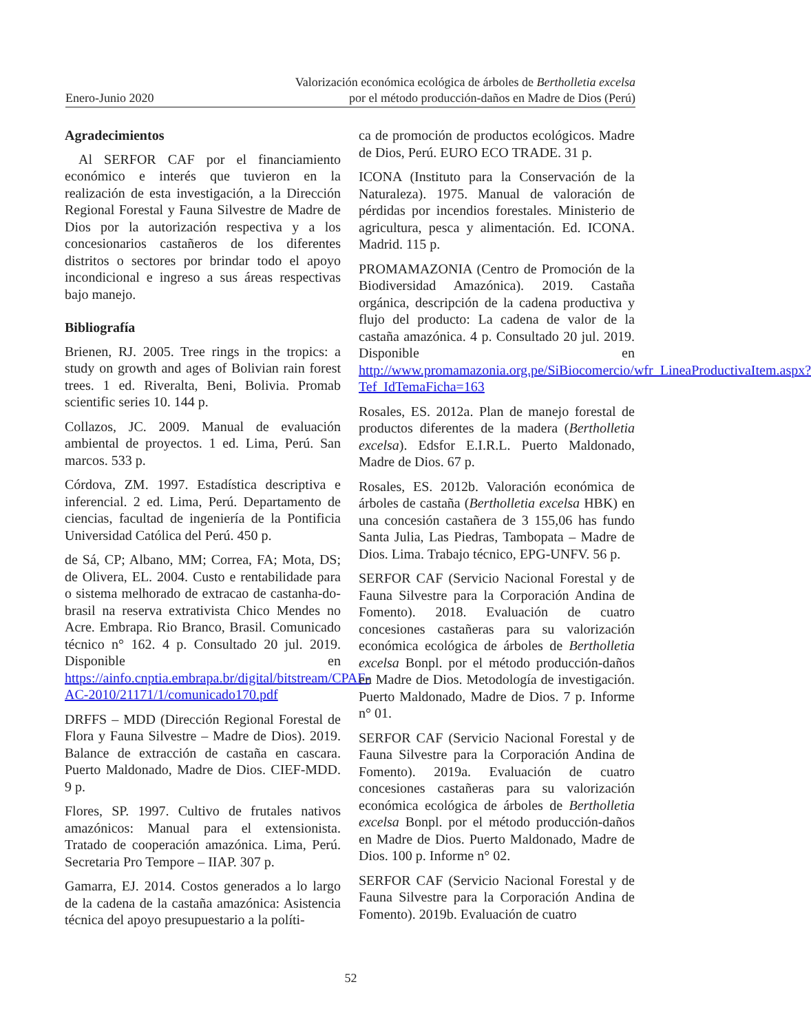Enero-Junio 2020
Valorización económica ecológica de árboles de Bertholletia excelsa
por el método producción-daños en Madre de Dios (Perú)
Agradecimientos
Al SERFOR CAF por el financiamiento económico e interés que tuvieron en la realización de esta investigación, a la Dirección Regional Forestal y Fauna Silvestre de Madre de Dios por la autorización respectiva y a los concesionarios castañeros de los diferentes distritos o sectores por brindar todo el apoyo incondicional e ingreso a sus áreas respectivas bajo manejo.
Bibliografía
Brienen, RJ. 2005. Tree rings in the tropics: a study on growth and ages of Bolivian rain forest trees. 1 ed. Riveralta, Beni, Bolivia. Promab scientific series 10. 144 p.
Collazos, JC. 2009. Manual de evaluación ambiental de proyectos. 1 ed. Lima, Perú. San marcos. 533 p.
Córdova, ZM. 1997. Estadística descriptiva e inferencial. 2 ed. Lima, Perú. Departamento de ciencias, facultad de ingeniería de la Pontificia Universidad Católica del Perú. 450 p.
de Sá, CP; Albano, MM; Correa, FA; Mota, DS; de Olivera, EL. 2004. Custo e rentabilidade para o sistema melhorado de extracao de castanha-do-brasil na reserva extrativista Chico Mendes no Acre. Embrapa. Rio Branco, Brasil. Comunicado técnico n° 162. 4 p. Consultado 20 jul. 2019. Disponible en https://ainfo.cnptia.embrapa.br/digital/bitstream/CPAF-AC-2010/21171/1/comunicado170.pdf
DRFFS – MDD (Dirección Regional Forestal de Flora y Fauna Silvestre – Madre de Dios). 2019. Balance de extracción de castaña en cascara. Puerto Maldonado, Madre de Dios. CIEF-MDD. 9 p.
Flores, SP. 1997. Cultivo de frutales nativos amazónicos: Manual para el extensionista. Tratado de cooperación amazónica. Lima, Perú. Secretaria Pro Tempore – IIAP. 307 p.
Gamarra, EJ. 2014. Costos generados a lo largo de la cadena de la castaña amazónica: Asistencia técnica del apoyo presupuestario a la políti-
ca de promoción de productos ecológicos. Madre de Dios, Perú. EURO ECO TRADE. 31 p.
ICONA (Instituto para la Conservación de la Naturaleza). 1975. Manual de valoración de pérdidas por incendios forestales. Ministerio de agricultura, pesca y alimentación. Ed. ICONA. Madrid. 115 p.
PROMAMAZONIA (Centro de Promoción de la Biodiversidad Amazónica). 2019. Castaña orgánica, descripción de la cadena productiva y flujo del producto: La cadena de valor de la castaña amazónica. 4 p. Consultado 20 jul. 2019. Disponible en http://www.promamazonia.org.pe/SiBiocomercio/wfr_LineaProductivaItem.aspx?Tef_IdTemaFicha=163
Rosales, ES. 2012a. Plan de manejo forestal de productos diferentes de la madera (Bertholletia excelsa). Edsfor E.I.R.L. Puerto Maldonado, Madre de Dios. 67 p.
Rosales, ES. 2012b. Valoración económica de árboles de castaña (Bertholletia excelsa HBK) en una concesión castañera de 3 155,06 has fundo Santa Julia, Las Piedras, Tambopata – Madre de Dios. Lima. Trabajo técnico, EPG-UNFV. 56 p.
SERFOR CAF (Servicio Nacional Forestal y de Fauna Silvestre para la Corporación Andina de Fomento). 2018. Evaluación de cuatro concesiones castañeras para su valorización económica ecológica de árboles de Bertholletia excelsa Bonpl. por el método producción-daños en Madre de Dios. Metodología de investigación. Puerto Maldonado, Madre de Dios. 7 p. Informe n° 01.
SERFOR CAF (Servicio Nacional Forestal y de Fauna Silvestre para la Corporación Andina de Fomento). 2019a. Evaluación de cuatro concesiones castañeras para su valorización económica ecológica de árboles de Bertholletia excelsa Bonpl. por el método producción-daños en Madre de Dios. Puerto Maldonado, Madre de Dios. 100 p. Informe n° 02.
SERFOR CAF (Servicio Nacional Forestal y de Fauna Silvestre para la Corporación Andina de Fomento). 2019b. Evaluación de cuatro
52